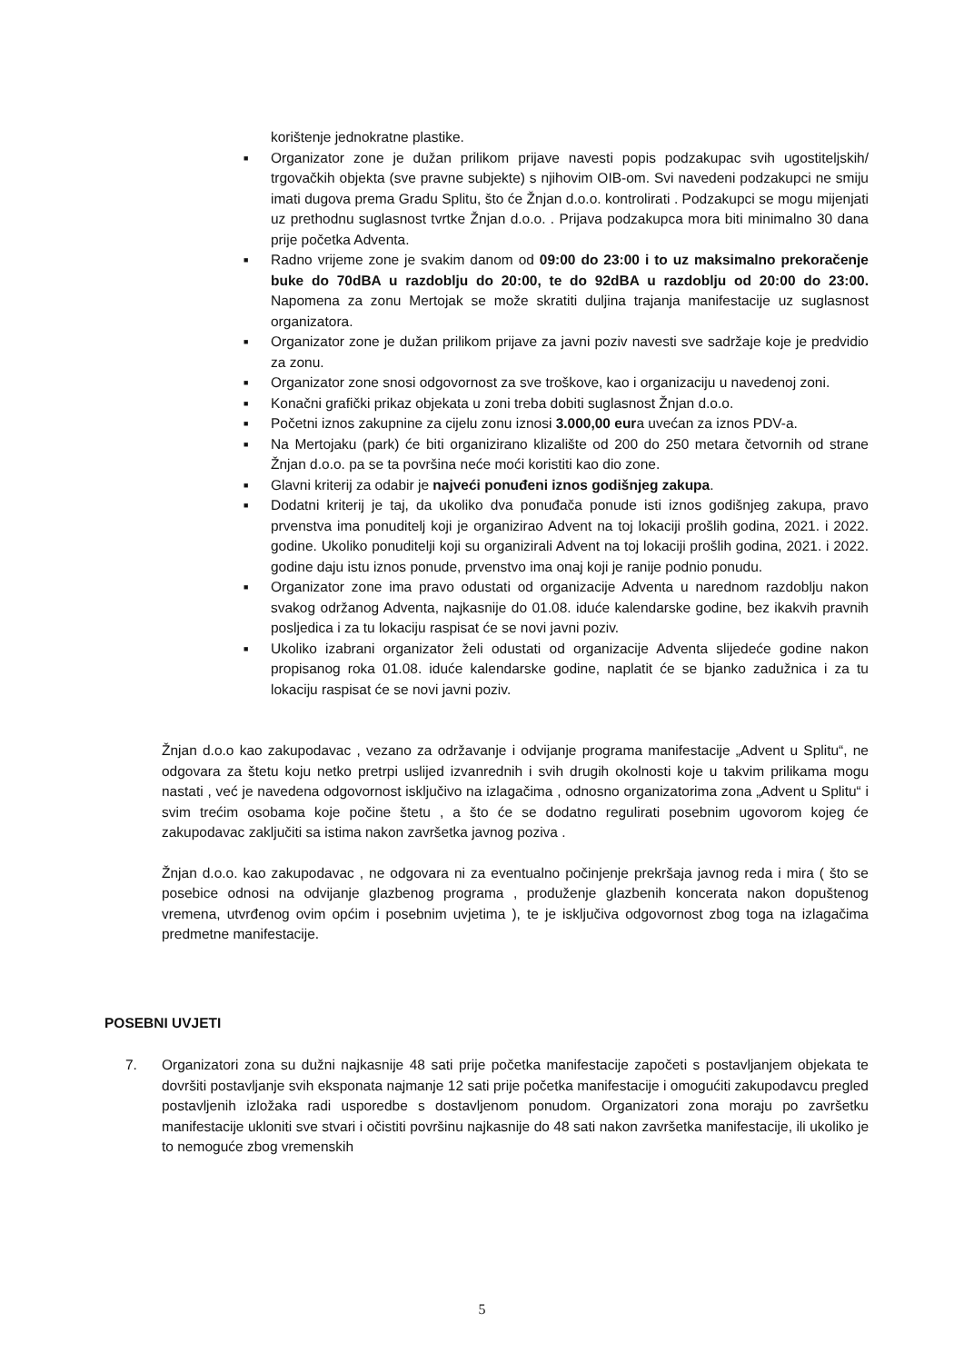korištenje jednokratne plastike.
■ Organizator zone je dužan prilikom prijave navesti popis podzakupac svih ugostiteljskih/ trgovačkih objekta (sve pravne subjekte) s njihovim OIB-om. Svi navedeni podzakupci ne smiju imati dugova prema Gradu Splitu, što će Žnjan d.o.o. kontrolirati . Podzakupci se mogu mijenjati uz prethodnu suglasnost tvrtke Žnjan d.o.o. . Prijava podzakupca mora biti minimalno 30 dana prije početka Adventa.
■ Radno vrijeme zone je svakim danom od 09:00 do 23:00 i to uz maksimalno prekoračenje buke do 70dBA u razdoblju do 20:00, te do 92dBA u razdoblju od 20:00 do 23:00. Napomena za zonu Mertojak se može skratiti duljina trajanja manifestacije uz suglasnost organizatora.
■ Organizator zone je dužan prilikom prijave za javni poziv navesti sve sadržaje koje je predvidio za zonu.
■ Organizator zone snosi odgovornost za sve troškove, kao i organizaciju u navedenoj zoni.
■ Konačni grafički prikaz objekata u zoni treba dobiti suglasnost Žnjan d.o.o.
■ Početni iznos zakupnine za cijelu zonu iznosi 3.000,00 eura uvećan za iznos PDV-a.
■ Na Mertojaku (park) će biti organizirano klizalište od 200 do 250 metara četvornih od strane Žnjan d.o.o. pa se ta površina neće moći koristiti kao dio zone.
■ Glavni kriterij za odabir je najveći ponuđeni iznos godišnjeg zakupa.
■ Dodatni kriterij je taj, da ukoliko dva ponuđača ponude isti iznos godišnjeg zakupa, pravo prvenstva ima ponuditelj koji je organizirao Advent na toj lokaciji prošlih godina, 2021. i 2022. godine. Ukoliko ponuditelji koji su organizirali Advent na toj lokaciji prošlih godina, 2021. i 2022. godine daju istu iznos ponude, prvenstvo ima onaj koji je ranije podnio ponudu.
■ Organizator zone ima pravo odustati od organizacije Adventa u narednom razdoblju nakon svakog održanog Adventa, najkasnije do 01.08. iduće kalendarske godine, bez ikakvih pravnih posljedica i za tu lokaciju raspisat će se novi javni poziv.
■ Ukoliko izabrani organizator želi odustati od organizacije Adventa slijedeće godine nakon propisanog roka 01.08. iduće kalendarske godine, naplatit će se bjanko zadužnica i za tu lokaciju raspisat će se novi javni poziv.
Žnjan d.o.o kao zakupodavac , vezano za održavanje i odvijanje programa manifestacije „Advent u Splitu“, ne odgovara za štetu koju netko pretrpi uslijed izvanrednih i svih drugih okolnosti koje u takvim prilikama mogu nastati , već je navedena odgovornost isključivo na izlagačima , odnosno organizatorima zona „Advent u Splitu“ i svim trećim osobama koje počine štetu , a što će se dodatno regulirati posebnim ugovorom kojeg će zakupodavac zaključiti sa istima nakon završetka javnog poziva .
Žnjan d.o.o. kao zakupodavac , ne odgovara ni za eventualno počinjenje prekršaja javnog reda i mira ( što se posebice odnosi na odvijanje glazbenog programa , produženje glazbenih koncerata nakon dopuštenog vremena, utvrđenog ovim općim i posebnim uvjetima ), te je isključiva odgovornost zbog toga na izlagačima predmetne manifestacije.
POSEBNI UVJETI
7. Organizatori zona su dužni najkasnije 48 sati prije početka manifestacije započeti s postavljanjem objekata te dovršiti postavljanje svih eksponata najmanje 12 sati prije početka manifestacije i omogućiti zakupodavcu pregled postavljenih izložaka radi usporedbe s dostavljenom ponudom. Organizatori zona moraju po završetku manifestacije ukloniti sve stvari i očistiti površinu najkasnije do 48 sati nakon završetka manifestacije, ili ukoliko je to nemoguće zbog vremenskih
5